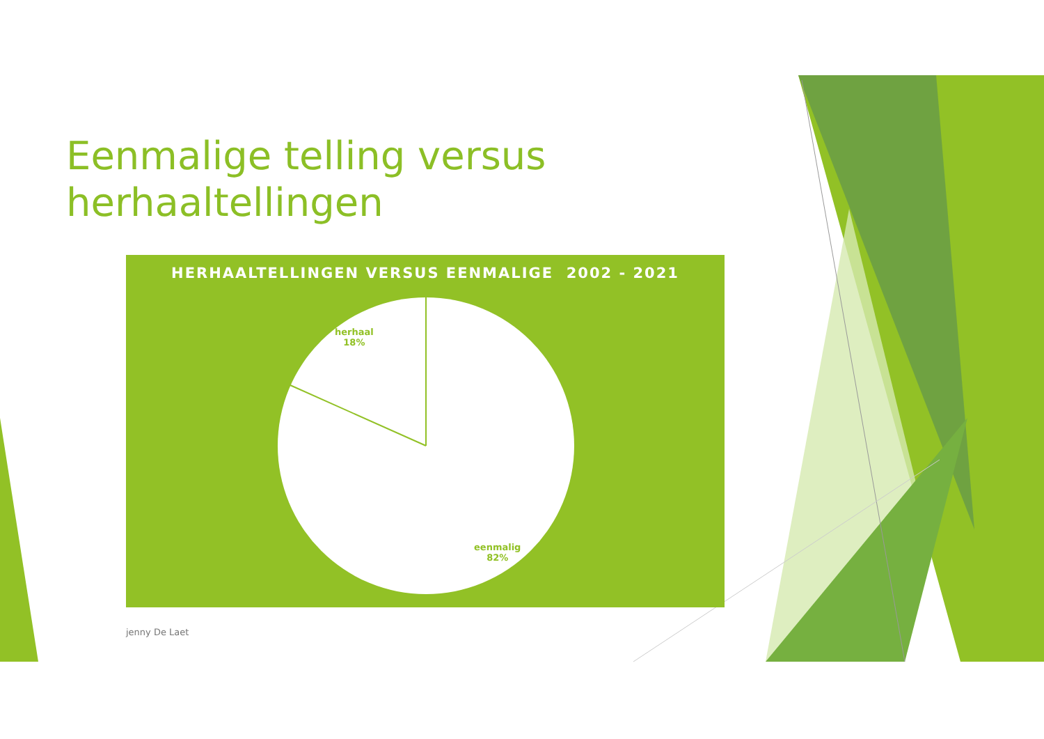Eenmalige telling versus
herhaaltellingen
HERHAALTELLINGEN VERSUS EENMALIGE 2002 - 2021
herhaal
18%
eenmalig
82%
jenny De Laet